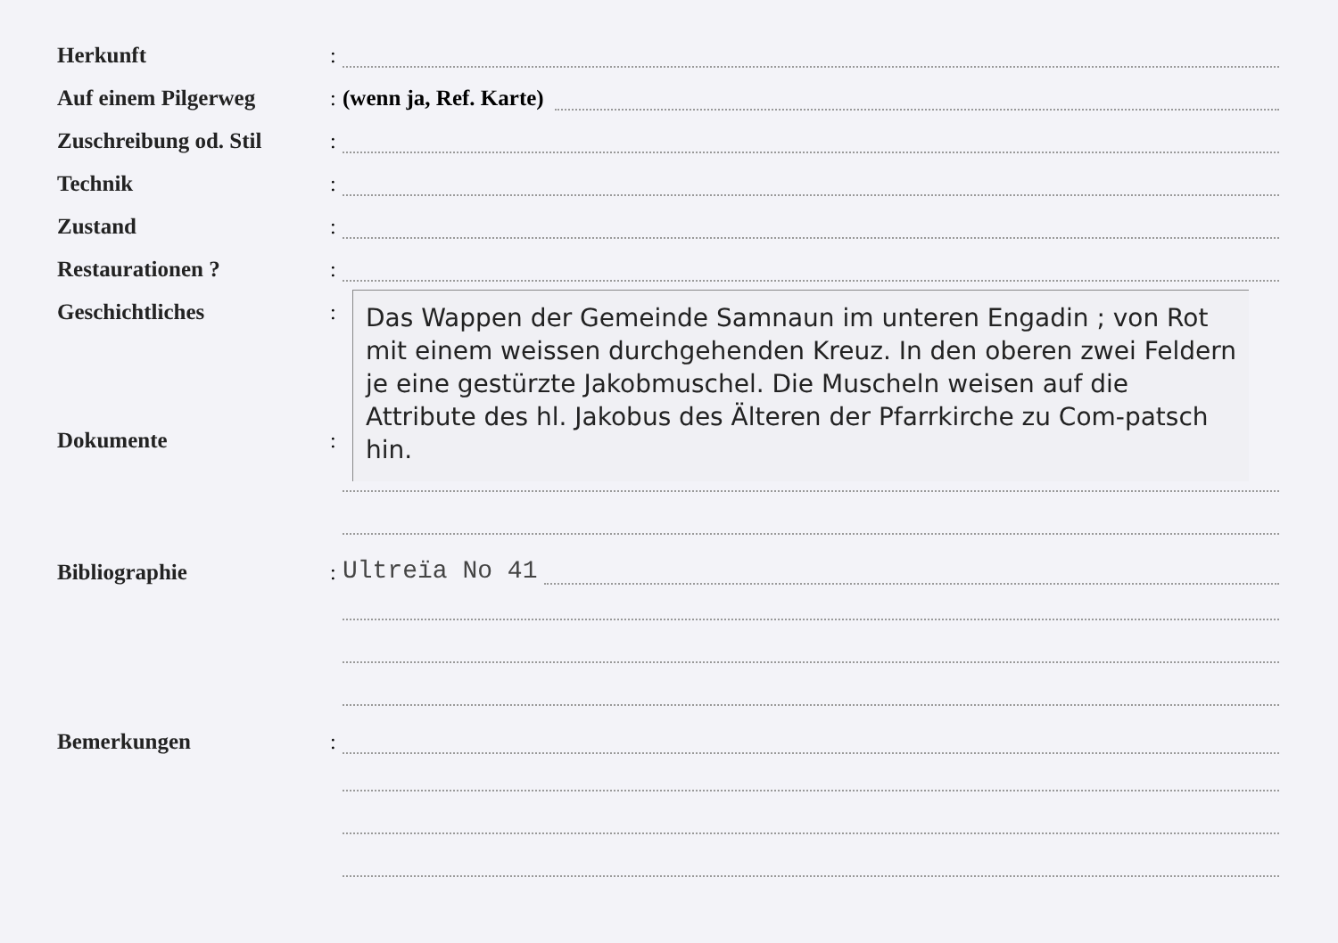Herkunft:
Auf einem Pilgerweg: (wenn ja, Ref. Karte)
Zuschreibung od. Stil:
Technik:
Zustand:
Restaurationen ?:
Geschichtliches:
Das Wappen der Gemeinde Samnaun im unteren Engadin ; von Rot mit einem weissen durchgehenden Kreuz. In den oberen zwei Feldern je eine gestürzte Jakobmuschel. Die Muscheln weisen auf die Attribute des hl. Jakobus des Älteren der Pfarrkirche zu Com-patsch hin.
Dokumente:
Bibliographie: Ultreïa No 41
Bemerkungen: